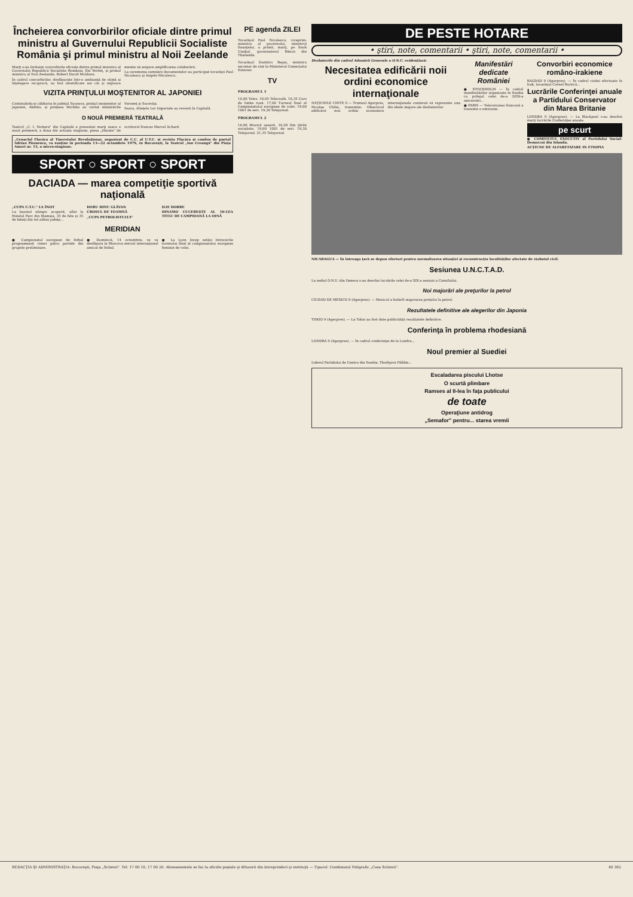Încheierea convorbirilor oficiale dintre primul ministru al Guvernului Republicii Socialiste România şi primul ministru al Noii Zeelande
Marţi s-au încheiat convorbirile oficiale dintre primul ministru al Guvernului Republicii Socialiste România, Ilie Verdeţ, şi primul ministru al Noii Zeelande, Robert David Muldoon.
În cadrul convorbirilor, desfăşurate într-o ambianţă de stimă şi înţelegere reciprocă, au fost identificate noi căi şi mijloace menite să asigure amplificarea colaborării.
La ceremonia semnării documentelor au participat tovarăşii Paul Niculescu şi Angelo Miculescu.
VIZITA PRINŢULUI MOŞTENITOR AL JAPONIEI
Continuîndu-şi călătoria în judeţul Suceava, prinţul moştenitor al Japoniei, Akihito, şi prinţesa Michiko au vizitat mănăstirile Voroneţ şi Suceviţa.
Seara, Alteţele Lor Imperiale au revenit în Capitală.
O NOUĂ PREMIERĂ TEATRALĂ
Teatrul „C. I. Nottara" din Capitală a prezentat marţi seara o nouă premieră, a doua din actuala stagiune, piesa „Idioata" de scriitorul francez Marcel Achard.
„Cenaclul Flacăra al Tineretului Revoluţionar, organizat de C.C. al U.T.C. şi revista Flacăra şi condus de poetul Adrian Păunescu, va susţine în perioada 13—22 octombrie 1979, în Bucureşti, la Teatrul „Ion Creangă" din Piaţa Amzei nr. 13, o micro-stagiune.
SPORT ○ SPORT ○ SPORT
DACIADA — marea competiţie sportivă naţională
„CUPA U.T.C." LA ÎNOT
La bazinul olimpic acoperit, aflat la Hotelul Parc din Mamaia, 35 de fete şi 35 de băieţi din tot atîtea judeţe...
DORU DINU GLĂVAN
CROSUL DE TOAMNĂ
„CUPA PETROLISTULUI"
ILIE DOBRE
DINAMO CUCEREŞTE AL 10-LEA TITLU DE CAMPIOANĂ LA OINĂ
MERIDIAN
● Campionatul european de fotbal programează vineri patru partide din grupele preliminare.
● Duminică, 14 octombrie, se va desfăşura la Moscova meciul internaţional amical de fotbal.
● La Lyon încep astăzi întrecerile turneului final al campionatului european feminin de volei.
PE agenda ZILEI
Tovarăşul Paul Niculescu, viceprim-ministru al guvernului, ministrul finanţelor, a primit, marţi, pe Snoh Unakul, guvernatorul Băncii din Thailanda.
Tovarăşul Dumitru Bejan, ministru secretar de stat la Ministerul Comerţului Exterior.
TV
PROGRAMUL 1
16,00 Telex. 16,05 Telecoală. 16,35 Curs de limba rusă. 17,00 Turneul final al Campionatului european de volei. 19,00 1001 de seri. 19,30 Telejurnal.
PROGRAMUL 2
16,00 Muzică uşoară. 16,20 Din ţările socialiste. 19,00 1001 de seri. 19,30 Telejurnal. 21,35 Telejurnal.
DE PESTE HOTARE
• ştiri, note, comentarii • ştiri, note, comentarii •
Dezbaterile din cadrul Adunării Generale a O.N.U. evidenţiază:
Necesitatea edificării noii ordini economice internaţionale
NAŢIUNILE UNITE 9 — Trimisul Agerpres, Nicolae Chilie, transmite: Obiectivul edificării noii ordini economice internaţionale continuă să reprezinte una din ideile majore ale dezbaterilor.
Manifestări dedicate României
● STOCKHOLM — În cadrul manifestărilor organizate în Suedia cu prilejul celei de-a 2050-a aniversări...
● PARIS — Televiziunea franceză a transmis o emisiune.
Convorbiri economice româno-irakiene
BAGDAD 9 (Agerpres). — În cadrul vizitei efectuate în Irak, tovarăşul Cornel Burtică...
Lucrările Conferinţei anuale a Partidului Conservator din Marea Britanie
LONDRA 9 (Agerpres). — La Blackpool s-au deschis marţi lucrările Conferinţei anuale.
pe scurt
● COMITETUL EXECUTIV al Partidului Social-Democrat din Islanda.
ACŢIUNE DE ALFABETIZARE IN ETIOPIA
NICARAGUA — În întreaga ţară se depun eforturi pentru normalizarea situaţiei şi reconstrucţia localităţilor afectate de războiul civil.
Sesiunea U.N.C.T.A.D.
La sediul O.N.U. din Geneva s-au deschis lucrările celei de-a XIX-a sesiuni a Consiliului.
Noi majorări ale preţurilor la petrol
CIUDAD DE MEXICO 9 (Agerpres). — Mexicul a hotărît majorarea preţului la petrol.
Rezultatele definitive ale alegerilor din Japonia
TOKIO 9 (Agerpres). — La Tokio au fost date publicităţii rezultatele definitive.
Conferinţa în problema rhodesiană
LONDRA 9 (Agerpres). — În cadrul conferinţei de la Londra...
Noul premier al Suediei
Liderul Partidului de Centru din Suedia, Thorbjorn Fälldin...
Escaladarea piscului Lhotse
O scurtă plimbare
Ramses al II-lea în faţa publicului
de toate
Operaţiune antidrog
„Semafor" pentru... starea vremii
REDACŢIA ŞI ADMINISTRAŢIA: Bucureşti, Piaţa „Scînteii". Tel: 17 60 10, 17 60 20. Abonamentele se fac la oficiile poştale şi difuzorii din întreprinderi şi instituţii — Tiparul: Combinatul Poligrafic „Casa Scînteii". 40 362